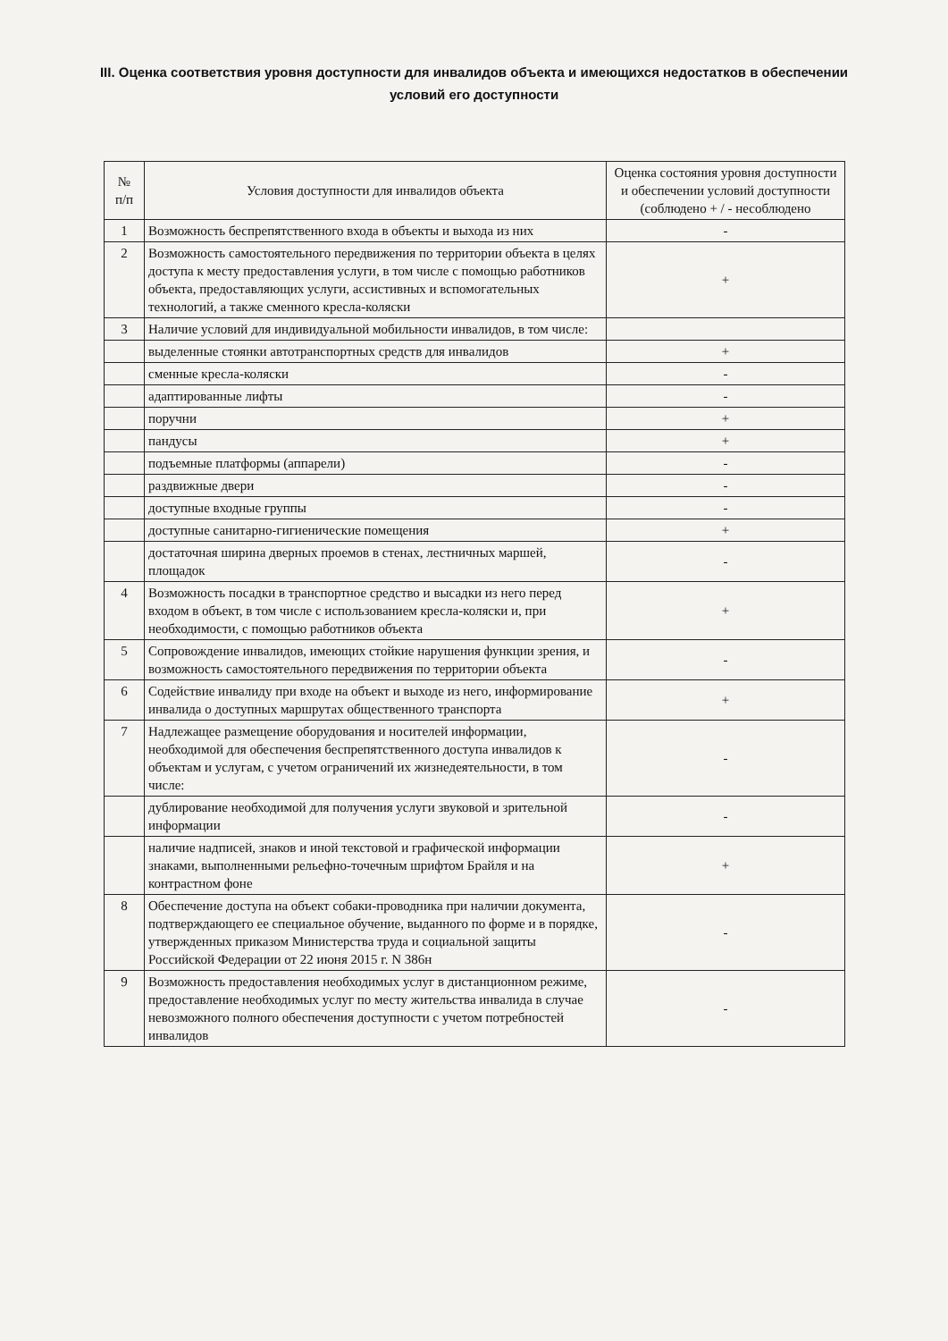III. Оценка соответствия уровня доступности для инвалидов объекта и имеющихся недостатков в обеспечении условий его доступности
| № п/п | Условия доступности для инвалидов объекта | Оценка состояния уровня доступности и обеспечении условий доступности (соблюдено + / - несоблюдено |
| --- | --- | --- |
| 1 | Возможность беспрепятственного входа в объекты и выхода из них | - |
| 2 | Возможность самостоятельного передвижения по территории объекта в целях доступа к месту предоставления услуги, в том числе с помощью работников объекта, предоставляющих услуги, ассистивных и вспомогательных технологий, а также сменного кресла-коляски | + |
| 3 | Наличие условий для индивидуальной мобильности инвалидов, в том числе: | |
| | выделенные стоянки автотранспортных средств для инвалидов | + |
| | сменные кресла-коляски | - |
| | адаптированные лифты | - |
| | поручни | + |
| | пандусы | + |
| | подъемные платформы (аппарели) | - |
| | раздвижные двери | - |
| | доступные входные группы | - |
| | доступные санитарно-гигиенические помещения | + |
| | достаточная ширина дверных проемов в стенах, лестничных маршей, площадок | - |
| 4 | Возможность посадки в транспортное средство и высадки из него перед входом в объект, в том числе с использованием кресла-коляски и, при необходимости, с помощью работников объекта | + |
| 5 | Сопровождение инвалидов, имеющих стойкие нарушения функции зрения, и возможность самостоятельного передвижения по территории объекта | - |
| 6 | Содействие инвалиду при входе на объект и выходе из него, информирование инвалида о доступных маршрутах общественного транспорта | + |
| 7 | Надлежащее размещение оборудования и носителей информации, необходимой для обеспечения беспрепятственного доступа инвалидов к объектам и услугам, с учетом ограничений их жизнедеятельности, в том числе: | - |
| | дублирование необходимой для получения услуги звуковой и зрительной информации | - |
| | наличие надписей, знаков и иной текстовой и графической информации знаками, выполненными рельефно-точечным шрифтом Брайля и на контрастном фоне | + |
| 8 | Обеспечение доступа на объект собаки-проводника при наличии документа, подтверждающего ее специальное обучение, выданного по форме и в порядке, утвержденных приказом Министерства труда и социальной защиты Российской Федерации от 22 июня 2015 г. N 386н | - |
| 9 | Возможность предоставления необходимых услуг в дистанционном режиме, предоставление необходимых услуг по месту жительства инвалида в случае невозможного полного обеспечения доступности с учетом потребностей инвалидов | - |